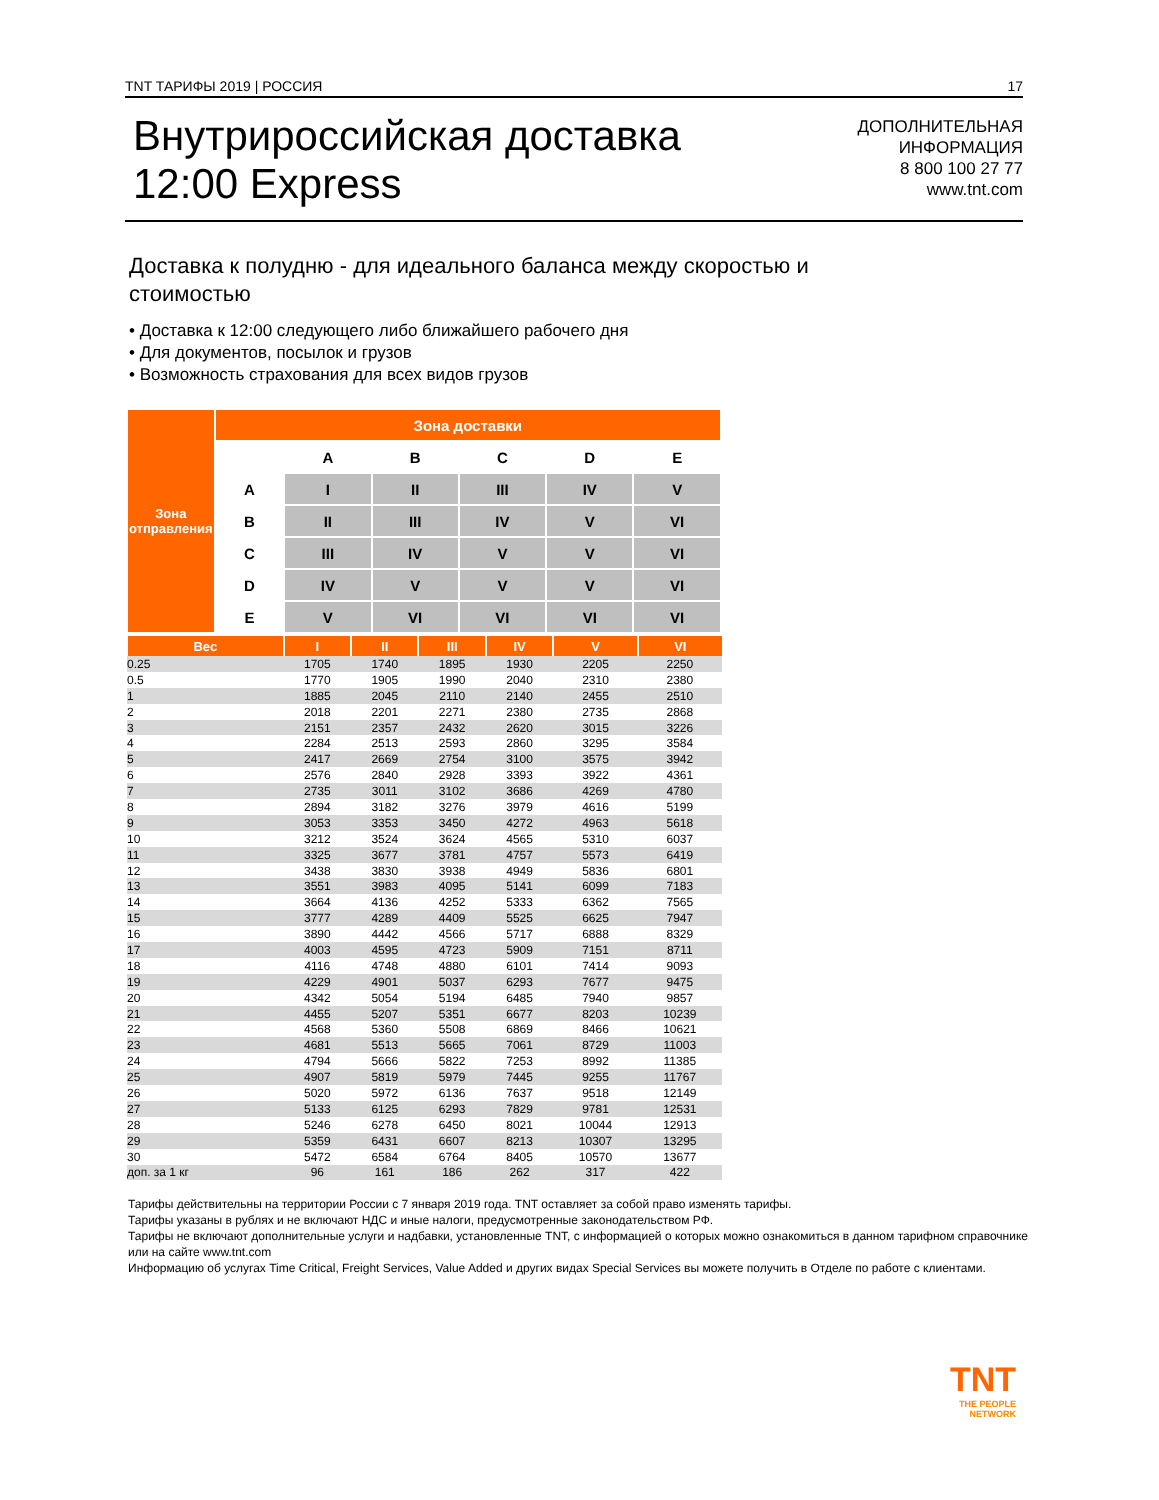TNT ТАРИФЫ 2019 | РОССИЯ 17
Внутрироссийская доставка
12:00 Express
ДОПОЛНИТЕЛЬНАЯ
ИНФОРМАЦИЯ
8 800 100 27 77
www.tnt.com
Доставка к полудню - для идеального баланса между скоростью и стоимостью
• Доставка к 12:00 следующего либо ближайшего рабочего дня
• Для документов, посылок и грузов
• Возможность страхования для всех видов грузов
| Зона отправления | Зона доставки | | | | | |
| | | A | B | C | D | E |
| | A | I | II | III | IV | V |
| | B | II | III | IV | V | VI |
| | C | III | IV | V | V | VI |
| | D | IV | V | V | V | VI |
| | E | V | VI | VI | VI | VI |
| Вес | I | II | III | IV | V | VI |
| --- | --- | --- | --- | --- | --- | --- |
| 0.25 | 1705 | 1740 | 1895 | 1930 | 2205 | 2250 |
| 0.5 | 1770 | 1905 | 1990 | 2040 | 2310 | 2380 |
| 1 | 1885 | 2045 | 2110 | 2140 | 2455 | 2510 |
| 2 | 2018 | 2201 | 2271 | 2380 | 2735 | 2868 |
| 3 | 2151 | 2357 | 2432 | 2620 | 3015 | 3226 |
| 4 | 2284 | 2513 | 2593 | 2860 | 3295 | 3584 |
| 5 | 2417 | 2669 | 2754 | 3100 | 3575 | 3942 |
| 6 | 2576 | 2840 | 2928 | 3393 | 3922 | 4361 |
| 7 | 2735 | 3011 | 3102 | 3686 | 4269 | 4780 |
| 8 | 2894 | 3182 | 3276 | 3979 | 4616 | 5199 |
| 9 | 3053 | 3353 | 3450 | 4272 | 4963 | 5618 |
| 10 | 3212 | 3524 | 3624 | 4565 | 5310 | 6037 |
| 11 | 3325 | 3677 | 3781 | 4757 | 5573 | 6419 |
| 12 | 3438 | 3830 | 3938 | 4949 | 5836 | 6801 |
| 13 | 3551 | 3983 | 4095 | 5141 | 6099 | 7183 |
| 14 | 3664 | 4136 | 4252 | 5333 | 6362 | 7565 |
| 15 | 3777 | 4289 | 4409 | 5525 | 6625 | 7947 |
| 16 | 3890 | 4442 | 4566 | 5717 | 6888 | 8329 |
| 17 | 4003 | 4595 | 4723 | 5909 | 7151 | 8711 |
| 18 | 4116 | 4748 | 4880 | 6101 | 7414 | 9093 |
| 19 | 4229 | 4901 | 5037 | 6293 | 7677 | 9475 |
| 20 | 4342 | 5054 | 5194 | 6485 | 7940 | 9857 |
| 21 | 4455 | 5207 | 5351 | 6677 | 8203 | 10239 |
| 22 | 4568 | 5360 | 5508 | 6869 | 8466 | 10621 |
| 23 | 4681 | 5513 | 5665 | 7061 | 8729 | 11003 |
| 24 | 4794 | 5666 | 5822 | 7253 | 8992 | 11385 |
| 25 | 4907 | 5819 | 5979 | 7445 | 9255 | 11767 |
| 26 | 5020 | 5972 | 6136 | 7637 | 9518 | 12149 |
| 27 | 5133 | 6125 | 6293 | 7829 | 9781 | 12531 |
| 28 | 5246 | 6278 | 6450 | 8021 | 10044 | 12913 |
| 29 | 5359 | 6431 | 6607 | 8213 | 10307 | 13295 |
| 30 | 5472 | 6584 | 6764 | 8405 | 10570 | 13677 |
| доп. за 1 кг | 96 | 161 | 186 | 262 | 317 | 422 |
Тарифы действительны на территории России с 7 января 2019 года. TNT оставляет за собой право изменять тарифы.
Тарифы указаны в рублях и не включают НДС и иные налоги, предусмотренные законодательством РФ.
Тарифы не включают дополнительные услуги и надбавки, установленные TNT, с информацией о которых можно ознакомиться в данном тарифном справочнике или на сайте www.tnt.com
Информацию об услугах Time Critical, Freight Services, Value Added и других видах Special Services вы можете получить в Отделе по работе с клиентами.
TNT
THE PEOPLE
NETWORK